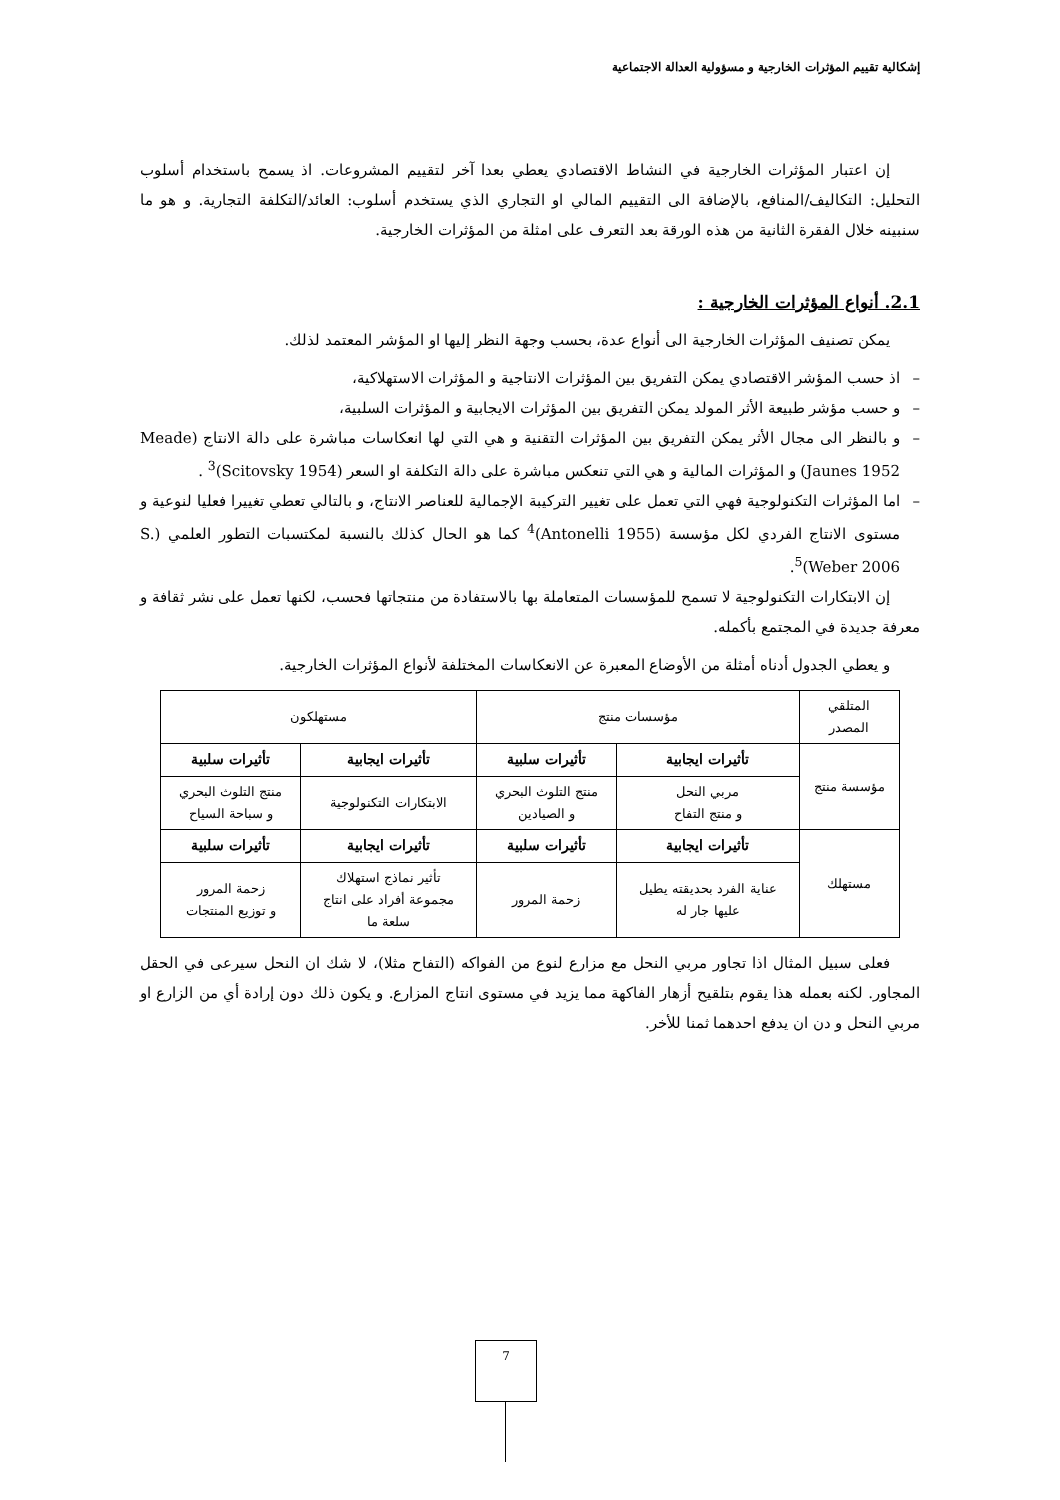إشكالية تقييم المؤثرات الخارجية و مسؤولية العدالة الاجتماعية
إن اعتبار المؤثرات الخارجية في النشاط الاقتصادي يعطي بعدا آخر لتقييم المشروعات. اذ يسمح باستخدام أسلوب التحليل: التكاليف/المنافع، بالإضافة الى التقييم المالي او التجاري الذي يستخدم أسلوب: العائد/التكلفة التجارية. و هو ما سنبينه خلال الفقرة الثانية من هذه الورقة بعد التعرف على امثلة من المؤثرات الخارجية.
2.1. أنواع المؤثرات الخارجية :
يمكن تصنيف المؤثرات الخارجية الى أنواع عدة، بحسب وجهة النظر إليها او المؤشر المعتمد لذلك.
– اذ حسب المؤشر الاقتصادي يمكن التفريق بين المؤثرات الانتاجية و المؤثرات الاستهلاكية،
– و حسب مؤشر طبيعة الأثر المولد يمكن التفريق بين المؤثرات الايجابية و المؤثرات السلبية،
– و بالنظر الى مجال الأثر يمكن التفريق بين المؤثرات التقنية و هي التي لها انعكاسات مباشرة على دالة الانتاج (Meade Jaunes 1952) و المؤثرات المالية و هي التي تنعكس مباشرة على دالة التكلفة او السعر (Scitovsky 1954)<sup>3</sup> .
– اما المؤثرات التكنولوجية فهي التي تعمل على تغيير التركيبة الإجمالية للعناصر الانتاج، و بالتالي تعطي تغييرا فعليا لنوعية و مستوى الانتاج الفردي لكل مؤسسة (Antonelli 1955)<sup>4</sup> كما هو الحال كذلك بالنسبة لمكتسبات التطور العلمي (S. Weber 2006)<sup>5</sup>.
إن الابتكارات التكنولوجية لا تسمح للمؤسسات المتعاملة بها بالاستفادة من منتجاتها فحسب، لكنها تعمل على نشر ثقافة و معرفة جديدة في المجتمع بأكمله.
و يعطي الجدول أدناه أمثلة من الأوضاع المعبرة عن الانعكاسات المختلفة لأنواع المؤثرات الخارجية.
| المتلقي المصدر | مؤسسات منتج | | مستهلكون | |
| مؤسسة منتج | تأثيرات ايجابية | تأثيرات سلبية | تأثيرات ايجابية | تأثيرات سلبية |
| | مربي النحل و منتج التفاح | منتج التلوث البحري و الصيادين | الابتكارات التكنولوجية | منتج التلوث البحري و سباحة السياح |
| مستهلك | تأثيرات ايجابية | تأثيرات سلبية | تأثيرات ايجابية | تأثيرات سلبية |
| | عناية الفرد بحديقته يطيل عليها جار له | زحمة المرور | تأثير نماذج استهلاك مجموعة أفراد على انتاج سلعة ما | زحمة المرور و توزيع المنتجات |
فعلى سبيل المثال اذا تجاور مربي النحل مع مزارع لنوع من الفواكه (التفاح مثلا)، لا شك ان النحل سيرعى في الحقل المجاور. لكنه بعمله هذا يقوم بتلقيح أزهار الفاكهة مما يزيد في مستوى انتاج المزارع. و يكون ذلك دون إرادة أي من الزارع او مربي النحل و دن ان يدفع احدهما ثمنا للأخر.
7